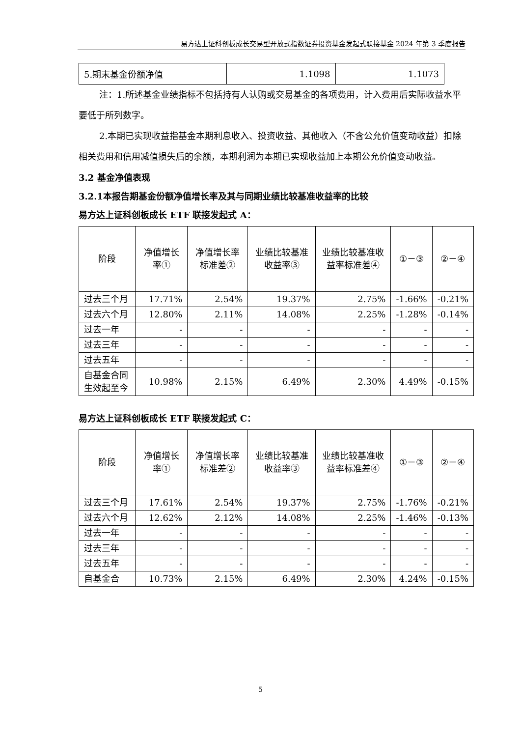易方达上证科创板成长交易型开放式指数证券投资基金发起式联接基金 2024 年第 3 季度报告
| 5.期末基金份额净值 | 1.1098 | 1.1073 |
注：1.所述基金业绩指标不包括持有人认购或交易基金的各项费用，计入费用后实际收益水平要低于所列数字。
2.本期已实现收益指基金本期利息收入、投资收益、其他收入（不含公允价值变动收益）扣除相关费用和信用减值损失后的余额，本期利润为本期已实现收益加上本期公允价值变动收益。
3.2 基金净值表现
3.2.1本报告期基金份额净值增长率及其与同期业绩比较基准收益率的比较
易方达上证科创板成长 ETF 联接发起式 A：
| 阶段 | 净值增长率① | 净值增长率标准差② | 业绩比较基准收益率③ | 业绩比较基准收益率标准差④ | ①－③ | ②－④ |
| 过去三个月 | 17.71% | 2.54% | 19.37% | 2.75% | -1.66% | -0.21% |
| 过去六个月 | 12.80% | 2.11% | 14.08% | 2.25% | -1.28% | -0.14% |
| 过去一年 | - | - | - | - | - | - |
| 过去三年 | - | - | - | - | - | - |
| 过去五年 | - | - | - | - | - | - |
| 自基金合同生效起至今 | 10.98% | 2.15% | 6.49% | 2.30% | 4.49% | -0.15% |
易方达上证科创板成长 ETF 联接发起式 C：
| 阶段 | 净值增长率① | 净值增长率标准差② | 业绩比较基准收益率③ | 业绩比较基准收益率标准差④ | ①－③ | ②－④ |
| 过去三个月 | 17.61% | 2.54% | 19.37% | 2.75% | -1.76% | -0.21% |
| 过去六个月 | 12.62% | 2.12% | 14.08% | 2.25% | -1.46% | -0.13% |
| 过去一年 | - | - | - | - | - | - |
| 过去三年 | - | - | - | - | - | - |
| 过去五年 | - | - | - | - | - | - |
| 自基金合 | 10.73% | 2.15% | 6.49% | 2.30% | 4.24% | -0.15% |
5